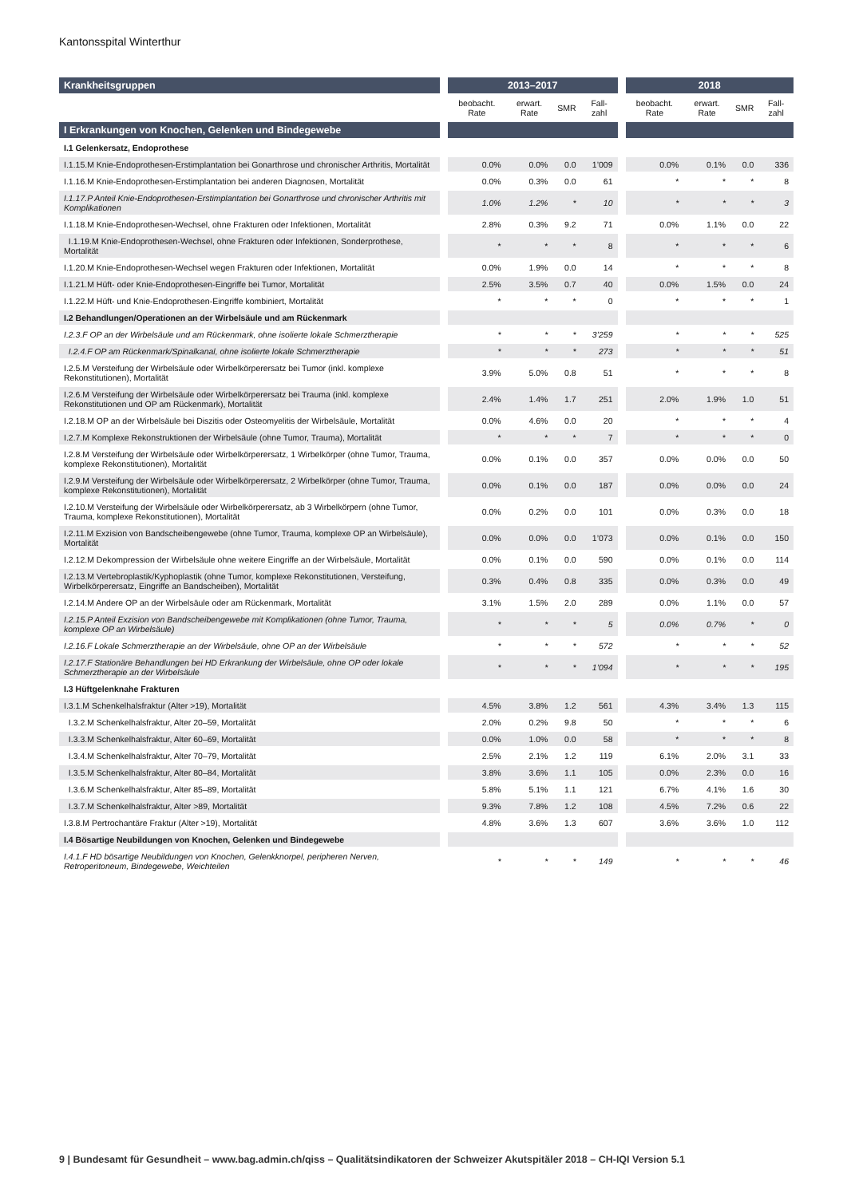Kantonsspital Winterthur
| Krankheitsgruppen | | 2013–2017 | | | | | 2018 | | | |
| | | beobacht. Rate | erwart. Rate | SMR | Fall-zahl | | beobacht. Rate | erwart. Rate | SMR | Fall-zahl |
| I Erkrankungen von Knochen, Gelenken und Bindegewebe | | | | | | | | | | |
| I.1 Gelenkersatz, Endoprothese | | | | | | | | | | |
| I.1.15.M Knie-Endoprothesen-Erstimplantation bei Gonarthrose und chronischer Arthritis, Mortalität | | 0.0% | 0.0% | 0.0 | 1’009 | | 0.0% | 0.1% | 0.0 | 336 |
| I.1.16.M Knie-Endoprothesen-Erstimplantation bei anderen Diagnosen, Mortalität | | 0.0% | 0.3% | 0.0 | 61 | | * | * | * | 8 |
| I.1.17.P Anteil Knie-Endoprothesen-Erstimplantation bei Gonarthrose und chronischer Arthritis mit Komplikationen | | 1.0% | 1.2% | * | 10 | | * | * | * | 3 |
| I.1.18.M Knie-Endoprothesen-Wechsel, ohne Frakturen oder Infektionen, Mortalität | | 2.8% | 0.3% | 9.2 | 71 | | 0.0% | 1.1% | 0.0 | 22 |
| I.1.19.M Knie-Endoprothesen-Wechsel, ohne Frakturen oder Infektionen, Sonderprothese, Mortalität | | * | * | * | 8 | | * | * | * | 6 |
| I.1.20.M Knie-Endoprothesen-Wechsel wegen Frakturen oder Infektionen, Mortalität | | 0.0% | 1.9% | 0.0 | 14 | | * | * | * | 8 |
| I.1.21.M Hüft- oder Knie-Endoprothesen-Eingriffe bei Tumor, Mortalität | | 2.5% | 3.5% | 0.7 | 40 | | 0.0% | 1.5% | 0.0 | 24 |
| I.1.22.M Hüft- und Knie-Endoprothesen-Eingriffe kombiniert, Mortalität | | * | * | * | 0 | | * | * | * | 1 |
| I.2 Behandlungen/Operationen an der Wirbelsäule und am Rückenmark | | | | | | | | | | |
| I.2.3.F OP an der Wirbelsäule und am Rückenmark, ohne isolierte lokale Schmerztherapie | | * | * | * | 3’259 | | * | * | * | 525 |
| I.2.4.F OP am Rückenmark/Spinalkanal, ohne isolierte lokale Schmerztherapie | | * | * | * | 273 | | * | * | * | 51 |
| I.2.5.M Versteifung der Wirbelsäule oder Wirbelkörperersatz bei Tumor (inkl. komplexe Rekonstitutionen), Mortalität | | 3.9% | 5.0% | 0.8 | 51 | | * | * | * | 8 |
| I.2.6.M Versteifung der Wirbelsäule oder Wirbelkörperersatz bei Trauma (inkl. komplexe Rekonstitutionen und OP am Rückenmark), Mortalität | | 2.4% | 1.4% | 1.7 | 251 | | 2.0% | 1.9% | 1.0 | 51 |
| I.2.18.M OP an der Wirbelsäule bei Diszitis oder Osteomyelitis der Wirbelsäule, Mortalität | | 0.0% | 4.6% | 0.0 | 20 | | * | * | * | 4 |
| I.2.7.M Komplexe Rekonstruktionen der Wirbelsäule (ohne Tumor, Trauma), Mortalität | | * | * | * | 7 | | * | * | * | 0 |
| I.2.8.M Versteifung der Wirbelsäule oder Wirbelkörperersatz, 1 Wirbelkörper (ohne Tumor, Trauma, komplexe Rekonstitutionen), Mortalität | | 0.0% | 0.1% | 0.0 | 357 | | 0.0% | 0.0% | 0.0 | 50 |
| I.2.9.M Versteifung der Wirbelsäule oder Wirbelkörperersatz, 2 Wirbelkörper (ohne Tumor, Trauma, komplexe Rekonstitutionen), Mortalität | | 0.0% | 0.1% | 0.0 | 187 | | 0.0% | 0.0% | 0.0 | 24 |
| I.2.10.M Versteifung der Wirbelsäule oder Wirbelkörperersatz, ab 3 Wirbelkörpern (ohne Tumor, Trauma, komplexe Rekonstitutionen), Mortalität | | 0.0% | 0.2% | 0.0 | 101 | | 0.0% | 0.3% | 0.0 | 18 |
| I.2.11.M Exzision von Bandscheibengewebe (ohne Tumor, Trauma, komplexe OP an Wirbelsäule), Mortalität | | 0.0% | 0.0% | 0.0 | 1’073 | | 0.0% | 0.1% | 0.0 | 150 |
| I.2.12.M Dekompression der Wirbelsäule ohne weitere Eingriffe an der Wirbelsäule, Mortalität | | 0.0% | 0.1% | 0.0 | 590 | | 0.0% | 0.1% | 0.0 | 114 |
| I.2.13.M Vertebroplastik/Kyphoplastik (ohne Tumor, komplexe Rekonstitutionen, Versteifung, Wirbelkörperersatz, Eingriffe an Bandscheiben), Mortalität | | 0.3% | 0.4% | 0.8 | 335 | | 0.0% | 0.3% | 0.0 | 49 |
| I.2.14.M Andere OP an der Wirbelsäule oder am Rückenmark, Mortalität | | 3.1% | 1.5% | 2.0 | 289 | | 0.0% | 1.1% | 0.0 | 57 |
| I.2.15.P Anteil Exzision von Bandscheibengewebe mit Komplikationen (ohne Tumor, Trauma, komplexe OP an Wirbelsäule) | | * | * | * | 5 | | 0.0% | 0.7% | * | 0 |
| I.2.16.F Lokale Schmerztherapie an der Wirbelsäule, ohne OP an der Wirbelsäule | | * | * | * | 572 | | * | * | * | 52 |
| I.2.17.F Stationäre Behandlungen bei HD Erkrankung der Wirbelsäule, ohne OP oder lokale Schmerztherapie an der Wirbelsäule | | * | * | * | 1’094 | | * | * | * | 195 |
| I.3 Hüftgelenknahe Frakturen | | | | | | | | | | |
| I.3.1.M Schenkelhalsfraktur (Alter >19), Mortalität | | 4.5% | 3.8% | 1.2 | 561 | | 4.3% | 3.4% | 1.3 | 115 |
| I.3.2.M Schenkelhalsfraktur, Alter 20–59, Mortalität | | 2.0% | 0.2% | 9.8 | 50 | | * | * | * | 6 |
| I.3.3.M Schenkelhalsfraktur, Alter 60–69, Mortalität | | 0.0% | 1.0% | 0.0 | 58 | | * | * | * | 8 |
| I.3.4.M Schenkelhalsfraktur, Alter 70–79, Mortalität | | 2.5% | 2.1% | 1.2 | 119 | | 6.1% | 2.0% | 3.1 | 33 |
| I.3.5.M Schenkelhalsfraktur, Alter 80–84, Mortalität | | 3.8% | 3.6% | 1.1 | 105 | | 0.0% | 2.3% | 0.0 | 16 |
| I.3.6.M Schenkelhalsfraktur, Alter 85–89, Mortalität | | 5.8% | 5.1% | 1.1 | 121 | | 6.7% | 4.1% | 1.6 | 30 |
| I.3.7.M Schenkelhalsfraktur, Alter >89, Mortalität | | 9.3% | 7.8% | 1.2 | 108 | | 4.5% | 7.2% | 0.6 | 22 |
| I.3.8.M Pertrochantäre Fraktur (Alter >19), Mortalität | | 4.8% | 3.6% | 1.3 | 607 | | 3.6% | 3.6% | 1.0 | 112 |
| I.4 Bösartige Neubildungen von Knochen, Gelenken und Bindegewebe | | | | | | | | | | |
| I.4.1.F HD bösartige Neubildungen von Knochen, Gelenkknorpel, peripheren Nerven, Retroperitoneum, Bindegewebe, Weichteilen | | * | * | * | 149 | | * | * | * | 46 |
9 | Bundesamt für Gesundheit – www.bag.admin.ch/qiss – Qualitätsindikatoren der Schweizer Akutspitäler 2018 – CH-IQI Version 5.1